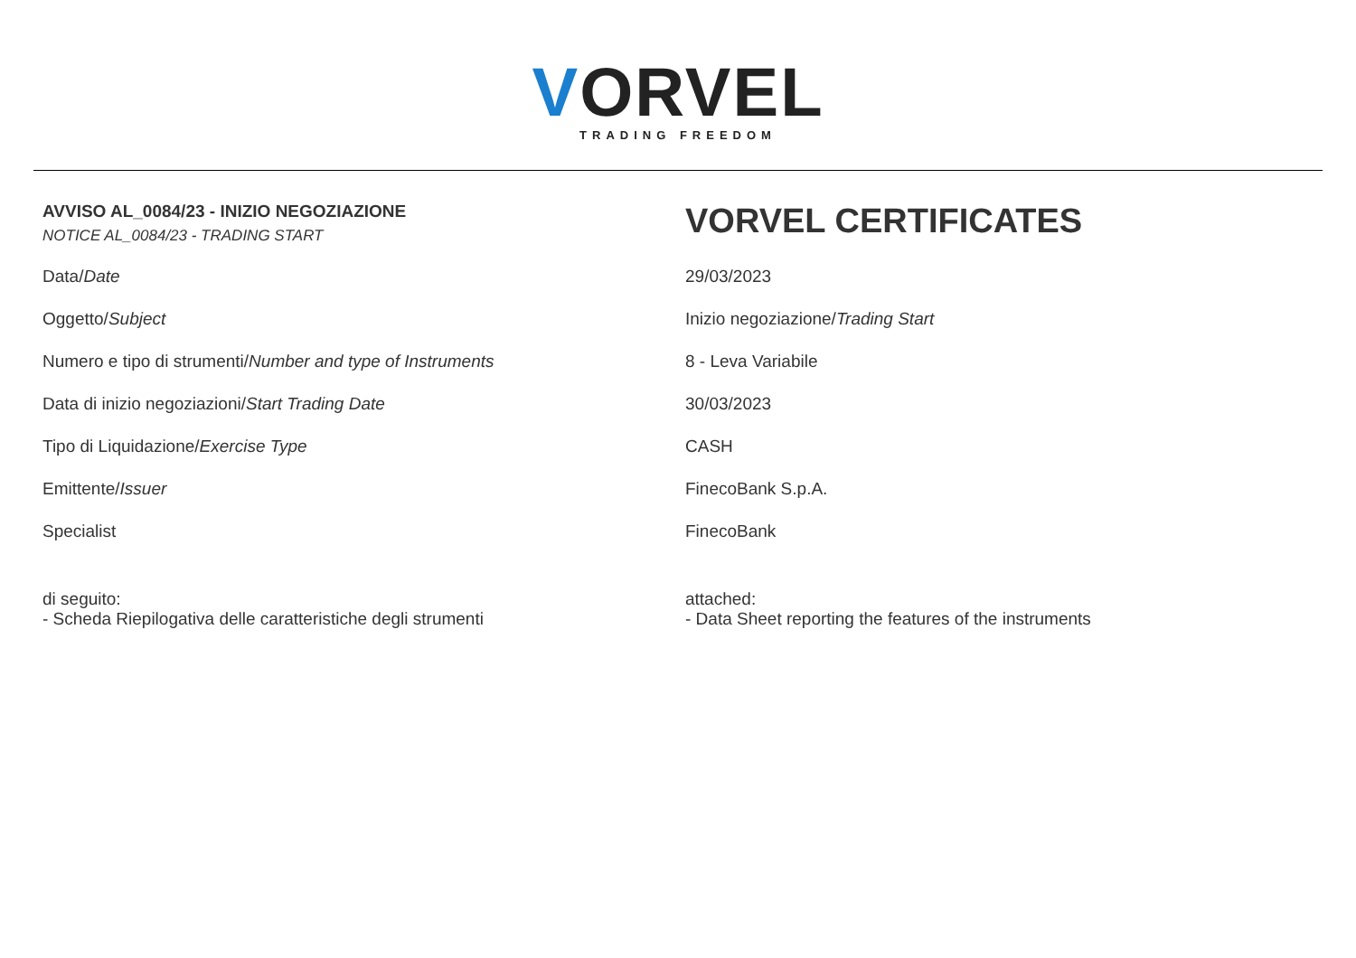VORVEL
TRADING FREEDOM
| AVVISO AL_0084/23 - INIZIO NEGOZIAZIONE NOTICE AL_0084/23 - TRADING START | VORVEL CERTIFICATES |
| Data/ Date | 29/03/2023 |
| Oggetto/ Subject | Inizio negoziazione/ Trading Start |
| Numero e tipo di strumenti/ Number and type of Instruments | 8 - Leva Variabile |
| Data di inizio negoziazioni/ Start Trading Date | 30/03/2023 |
| Tipo di Liquidazione/ Exercise Type | CASH |
| Emittente/ Issuer | FinecoBank S.p.A. |
| Specialist | FinecoBank |
| di seguito: - Scheda Riepilogativa delle caratteristiche degli strumenti | attached: - Data Sheet reporting the features of the instruments |